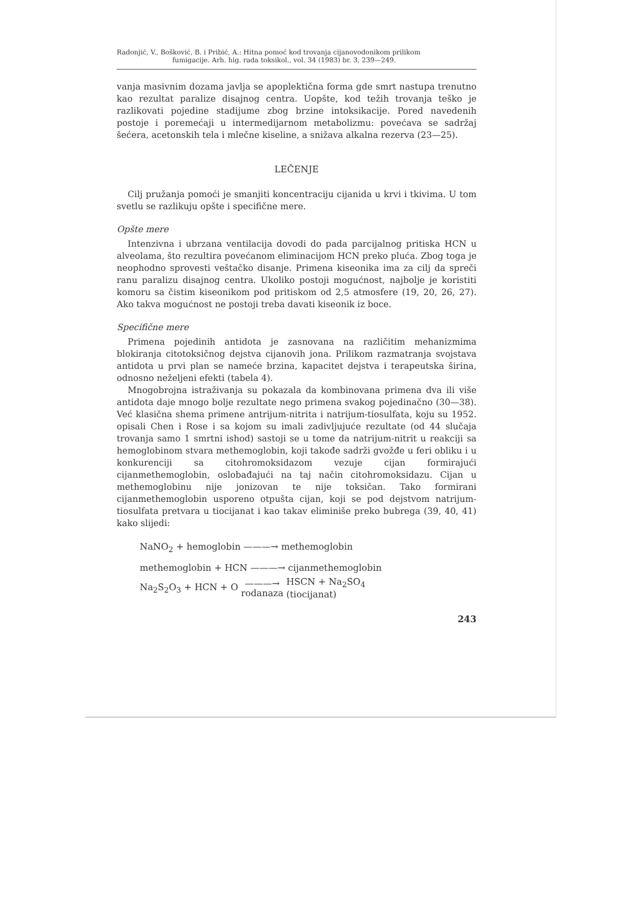Radonjić, V., Bošković, B. i Pribić, A.: Hitna pomoć kod trovanja cijanovodonikom prilikom
fumigacije. Arh. hig. rada toksikol., vol. 34 (1983) br. 3, 239—249.
vanja masivnim dozama javlja se apoplektična forma gde smrt nastupa trenutno kao rezultat paralize disajnog centra. Uopšte, kod težih trovanja teško je razlikovati pojedine stadijume zbog brzine intoksikacije. Pored navedenih postoje i poremećaji u intermedijarnom metabolizmu: povećava se sadržaj šećera, acetonskih tela i mlečne kiseline, a snižava alkalna rezerva (23—25).
LEČENJE
Cilj pružanja pomoći je smanjiti koncentraciju cijanida u krvi i tkivima. U tom svetlu se razlikuju opšte i specifične mere.
Opšte mere
Intenzivna i ubrzana ventilacija dovodi do pada parcijalnog pritiska HCN u alveolama, što rezultira povećanom eliminacijom HCN preko pluća. Zbog toga je neophodno sprovesti veštačko disanje. Primena kiseonika ima za cilj da spreči ranu paralizu disajnog centra. Ukoliko postoji mogućnost, najbolje je koristiti komoru sa čistim kiseonikom pod pritiskom od 2,5 atmosfere (19, 20, 26, 27). Ako takva mogućnost ne postoji treba davati kiseonik iz boce.
Specifične mere
Primena pojedinih antidota je zasnovana na različitim mehanizmima blokiranja citotoksičnog dejstva cijanovih jona. Prilikom razmatranja svojstava antidota u prvi plan se nameće brzina, kapacitet dejstva i terapeutska širina, odnosno neželjeni efekti (tabela 4).
Mnogobrojna istraživanja su pokazala da kombinovana primena dva ili više antidota daje mnogo bolje rezultate nego primena svakog pojedinačno (30—38). Već klasična shema primene antrijum-nitrita i natrijum-tiosulfata, koju su 1952. opisali Chen i Rose i sa kojom su imali zadivljujuće rezultate (od 44 slučaja trovanja samo 1 smrtni ishod) sastoji se u tome da natrijum-nitrit u reakciji sa hemoglobinom stvara methemoglobin, koji takođe sadrži gvožđe u feri obliku i u konkurenciji sa citohromoksidazom vezuje cijan formirajući cijanmethemoglobin, oslobađajući na taj način citohromoksidazu. Cijan u methemoglobinu nije jonizovan te nije toksičan. Tako formirani cijanmethemoglobin usporeno otpušta cijan, koji se pod dejstvom natrijum-tiosulfata pretvara u tiocijanat i kao takav eliminiše preko bubrega (39, 40, 41) kako slijedi:
NaNO<sub>2</sub> + hemoglobin ———→ methemoglobin
methemoglobin + HCN ———→ cijanmethemoglobin
Na<sub>2</sub>S<sub>2</sub>O<sub>3</sub> + HCN + O ———→
rodanaza HSCN + Na<sub>2</sub>SO<sub>4</sub>
(tiocijanat)
243